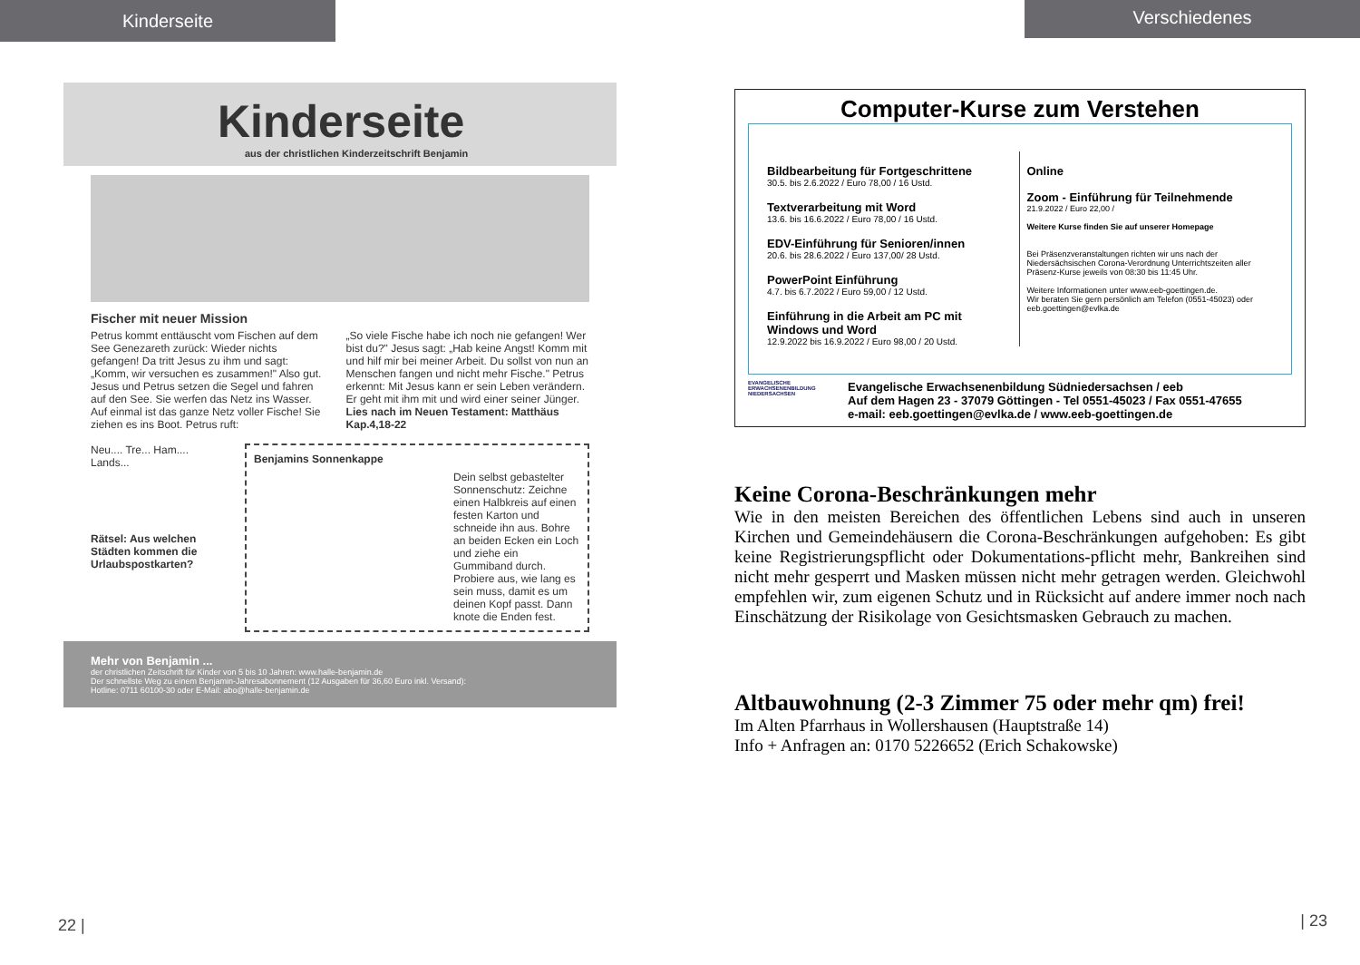Kinderseite
Kinderseite
aus der christlichen Kinderzeitschrift Benjamin
Fischer mit neuer Mission
Petrus kommt enttäuscht vom Fischen auf dem See Genezareth zurück: Wieder nichts gefangen! Da tritt Jesus zu ihm und sagt: „Komm, wir versuchen es zusammen!" Also gut. Jesus und Petrus setzen die Segel und fahren auf den See. Sie werfen das Netz ins Wasser. Auf einmal ist das ganze Netz voller Fische! Sie ziehen es ins Boot. Petrus ruft:
„So viele Fische habe ich noch nie gefangen! Wer bist du?" Jesus sagt: „Hab keine Angst! Komm mit und hilf mir bei meiner Arbeit. Du sollst von nun an Menschen fangen und nicht mehr Fische." Petrus erkennt: Mit Jesus kann er sein Leben verändern. Er geht mit ihm mit und wird einer seiner Jünger. Lies nach im Neuen Testament: Matthäus Kap.4,18-22
Neu.... Tre... Ham.... Lands...
Rätsel: Aus welchen Städten kommen die Urlaubspostkarten?
Benjamins Sonnenkappe
Dein selbst gebastelter Sonnenschutz: Zeichne einen Halbkreis auf einen festen Karton und schneide ihn aus. Bohre an beiden Ecken ein Loch und ziehe ein Gummiband durch. Probiere aus, wie lang es sein muss, damit es um deinen Kopf passt. Dann knote die Enden fest.
Mehr von Benjamin ...
der christlichen Zeitschrift für Kinder von 5 bis 10 Jahren: www.halle-benjamin.de
Der schnellste Weg zu einem Benjamin-Jahresabonnement (12 Ausgaben für 36,60 Euro inkl. Versand):
Hotline: 0711 60100-30 oder E-Mail: abo@halle-benjamin.de
22 |
Verschiedenes
Computer-Kurse zum Verstehen
Bildbearbeitung für Fortgeschrittene
30.5. bis 2.6.2022 / Euro 78,00 / 16 Ustd.
Textverarbeitung mit Word
13.6. bis 16.6.2022 / Euro 78,00 / 16 Ustd.
EDV-Einführung für Senioren/innen
20.6. bis 28.6.2022 / Euro 137,00/ 28 Ustd.
PowerPoint Einführung
4.7. bis 6.7.2022 / Euro 59,00 / 12 Ustd.
Einführung in die Arbeit am PC mit Windows und Word
12.9.2022 bis 16.9.2022 / Euro 98,00 / 20 Ustd.
Online
Zoom - Einführung für Teilnehmende
21.9.2022 / Euro 22,00 /
Weitere Kurse finden Sie auf unserer Homepage
Bei Präsenzveranstaltungen richten wir uns nach der Niedersächsischen Corona-Verordnung Unterrichtszeiten aller Präsenz-Kurse jeweils von 08:30 bis 11:45 Uhr.
Weitere Informationen unter www.eeb-goettingen.de.
Wir beraten Sie gern persönlich am Telefon (0551-45023) oder eeb.goettingen@evlka.de
EVANGELISCHE ERWACHSENENBILDUNG NIEDERSACHSEN
Evangelische Erwachsenenbildung Südniedersachsen / eeb
Auf dem Hagen 23 - 37079 Göttingen - Tel 0551-45023 / Fax 0551-47655
e-mail: eeb.goettingen@evlka.de / www.eeb-goettingen.de
Keine Corona-Beschränkungen mehr
Wie in den meisten Bereichen des öffentlichen Lebens sind auch in unseren Kirchen und Gemeindehäusern die Corona-Beschränkungen aufgehoben: Es gibt keine Registrierungspflicht oder Dokumentations-pflicht mehr, Bankreihen sind nicht mehr gesperrt und Masken müssen nicht mehr getragen werden. Gleichwohl empfehlen wir, zum eigenen Schutz und in Rücksicht auf andere immer noch nach Einschätzung der Risikolage von Gesichtsmasken Gebrauch zu machen.
Altbauwohnung (2-3 Zimmer 75 oder mehr qm) frei!
Im Alten Pfarrhaus in Wollershausen (Hauptstraße 14)
Info + Anfragen an: 0170 5226652 (Erich Schakowske)
| 23